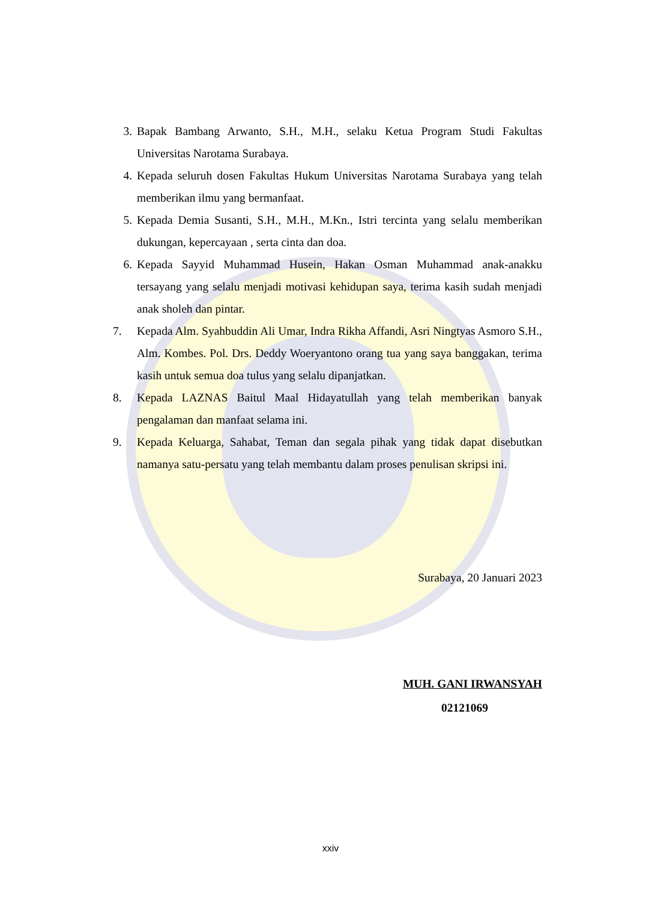3. Bapak Bambang Arwanto, S.H., M.H., selaku Ketua Program Studi Fakultas Universitas Narotama Surabaya.
4. Kepada seluruh dosen Fakultas Hukum Universitas Narotama Surabaya yang telah memberikan ilmu yang bermanfaat.
5. Kepada Demia Susanti, S.H., M.H., M.Kn., Istri tercinta yang selalu memberikan dukungan, kepercayaan , serta cinta dan doa.
6. Kepada Sayyid Muhammad Husein, Hakan Osman Muhammad anak-anakku tersayang yang selalu menjadi motivasi kehidupan saya, terima kasih sudah menjadi anak sholeh dan pintar.
7. Kepada Alm. Syahbuddin Ali Umar, Indra Rikha Affandi, Asri Ningtyas Asmoro S.H., Alm. Kombes. Pol. Drs. Deddy Woeryantono orang tua yang saya banggakan, terima kasih untuk semua doa tulus yang selalu dipanjatkan.
8. Kepada LAZNAS Baitul Maal Hidayatullah yang telah memberikan banyak pengalaman dan manfaat selama ini.
9. Kepada Keluarga, Sahabat, Teman dan segala pihak yang tidak dapat disebutkan namanya satu-persatu yang telah membantu dalam proses penulisan skripsi ini.
Surabaya, 20 Januari 2023
MUH. GANI IRWANSYAH
02121069
xxiv